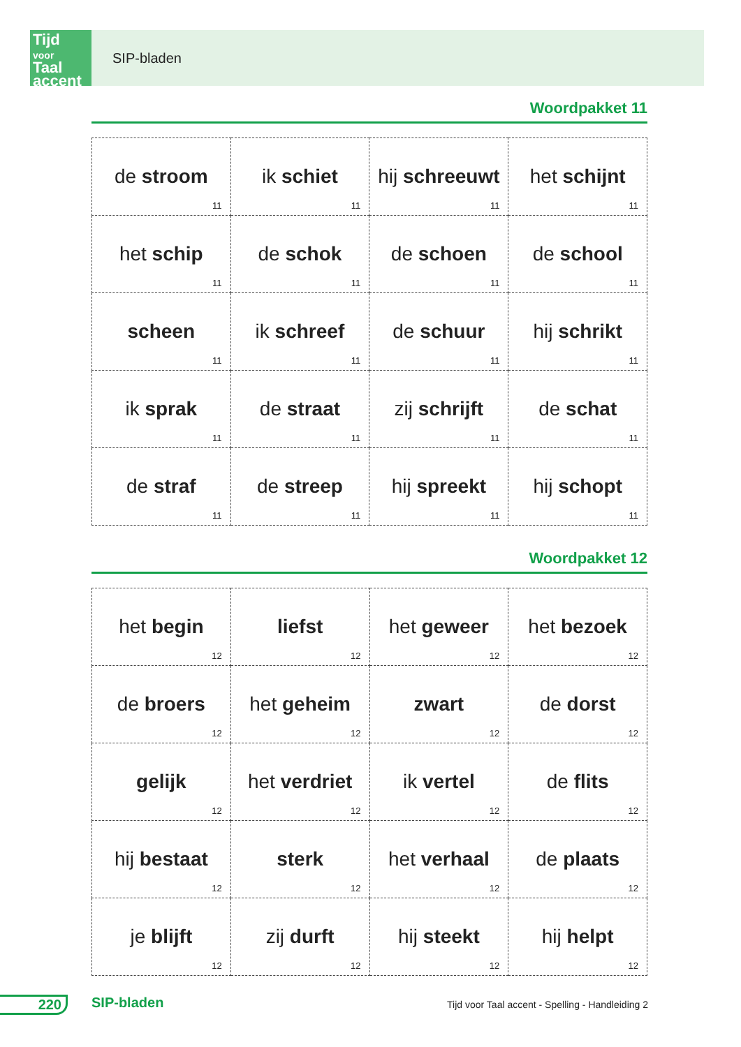Tijd
voor
Taal accent
SIP-bladen
Woordpakket 11
| de stroom 11 | ik schiet 11 | hij schreeuwt 11 | het schijnt 11 |
| het schip 11 | de schok 11 | de schoen 11 | de school 11 |
| scheen 11 | ik schreef 11 | de schuur 11 | hij schrikt 11 |
| ik sprak 11 | de straat 11 | zij schrijft 11 | de schat 11 |
| de straf 11 | de streep 11 | hij spreekt 11 | hij schopt 11 |
Woordpakket 12
| het begin 12 | liefst 12 | het geweer 12 | het bezoek 12 |
| de broers 12 | het geheim 12 | zwart 12 | de dorst 12 |
| gelijk 12 | het verdriet 12 | ik vertel 12 | de flits 12 |
| hij bestaat 12 | sterk 12 | het verhaal 12 | de plaats 12 |
| je blijft 12 | zij durft 12 | hij steekt 12 | hij helpt 12 |
220 SIP-bladen
Tijd voor Taal accent - Spelling - Handleiding 2